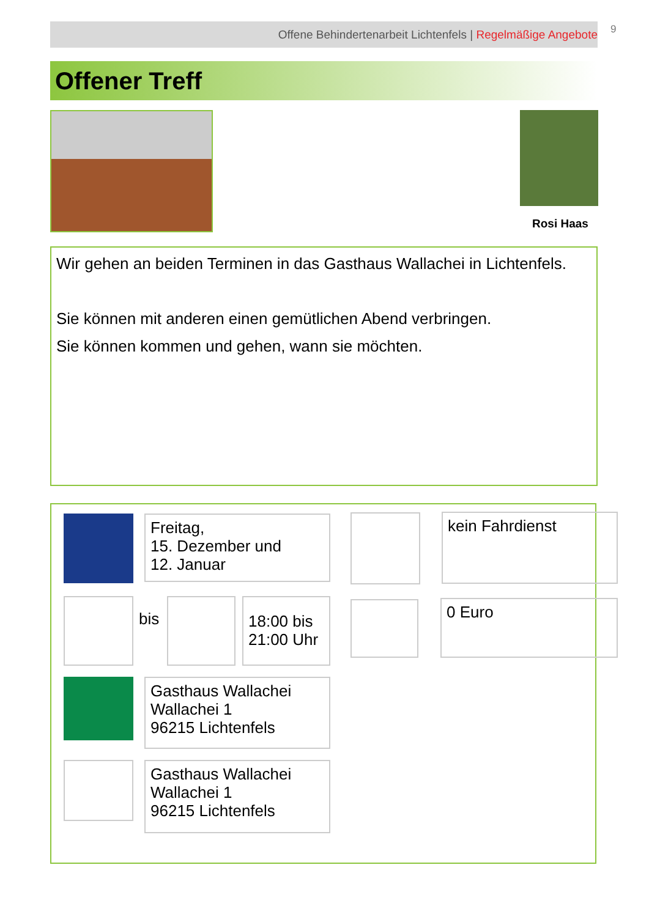Offene Behindertenarbeit Lichtenfels | Regelmäßige Angebote 9
Offener Treff
Rosi Haas
Wir gehen an beiden Terminen in das Gasthaus Wallachei in Lichtenfels.
Sie können mit anderen einen gemütlichen Abend verbringen.
Sie können kommen und gehen, wann sie möchten.
Freitag,
15. Dezember und
12. Januar
kein Fahrdienst
bis
18:00 bis
21:00 Uhr
0 Euro
Gasthaus Wallachei
Wallachei 1
96215 Lichtenfels
Gasthaus Wallachei
Wallachei 1
96215 Lichtenfels